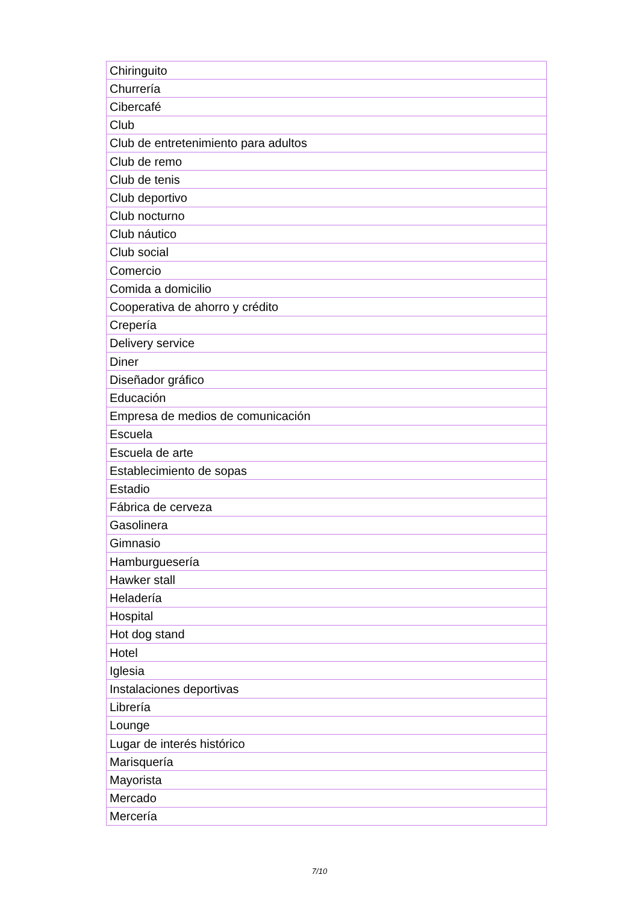| Chiringuito |
| Churrería |
| Cibercafé |
| Club |
| Club de entretenimiento para adultos |
| Club de remo |
| Club de tenis |
| Club deportivo |
| Club nocturno |
| Club náutico |
| Club social |
| Comercio |
| Comida a domicilio |
| Cooperativa de ahorro y crédito |
| Crepería |
| Delivery service |
| Diner |
| Diseñador gráfico |
| Educación |
| Empresa de medios de comunicación |
| Escuela |
| Escuela de arte |
| Establecimiento de sopas |
| Estadio |
| Fábrica de cerveza |
| Gasolinera |
| Gimnasio |
| Hamburguesería |
| Hawker stall |
| Heladería |
| Hospital |
| Hot dog stand |
| Hotel |
| Iglesia |
| Instalaciones deportivas |
| Librería |
| Lounge |
| Lugar de interés histórico |
| Marisquería |
| Mayorista |
| Mercado |
| Mercería |
7/10